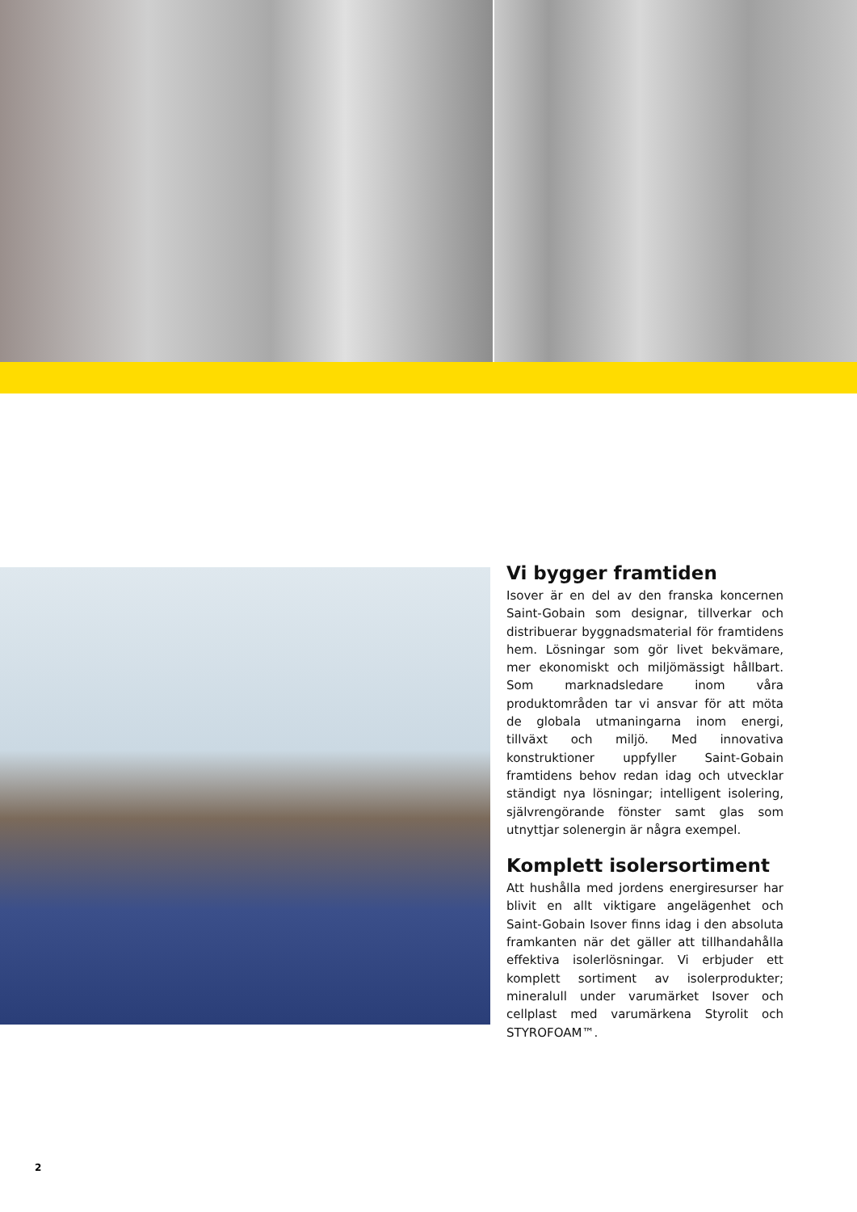Vi bygger framtiden
Isover är en del av den franska koncernen Saint-Gobain som designar, tillverkar och distribuerar byggnadsmaterial för framtidens hem. Lösningar som gör livet bekvämare, mer ekonomiskt och miljömässigt hållbart. Som marknadsledare inom våra produktområden tar vi ansvar för att möta de globala utmaningarna inom energi, tillväxt och miljö. Med innovativa konstruktioner uppfyller Saint-Gobain framtidens behov redan idag och utvecklar ständigt nya lösningar; intelligent isolering, självrengörande fönster samt glas som utnyttjar solenergin är några exempel.
Komplett isolersortiment
Att hushålla med jordens energiresurser har blivit en allt viktigare angelägenhet och Saint-Gobain Isover finns idag i den absoluta framkanten när det gäller att tillhandahålla effektiva isolerlösningar. Vi erbjuder ett komplett sortiment av isolerprodukter; mineralull under varumärket Isover och cellplast med varumärkena Styrolit och STYROFOAM™.
2